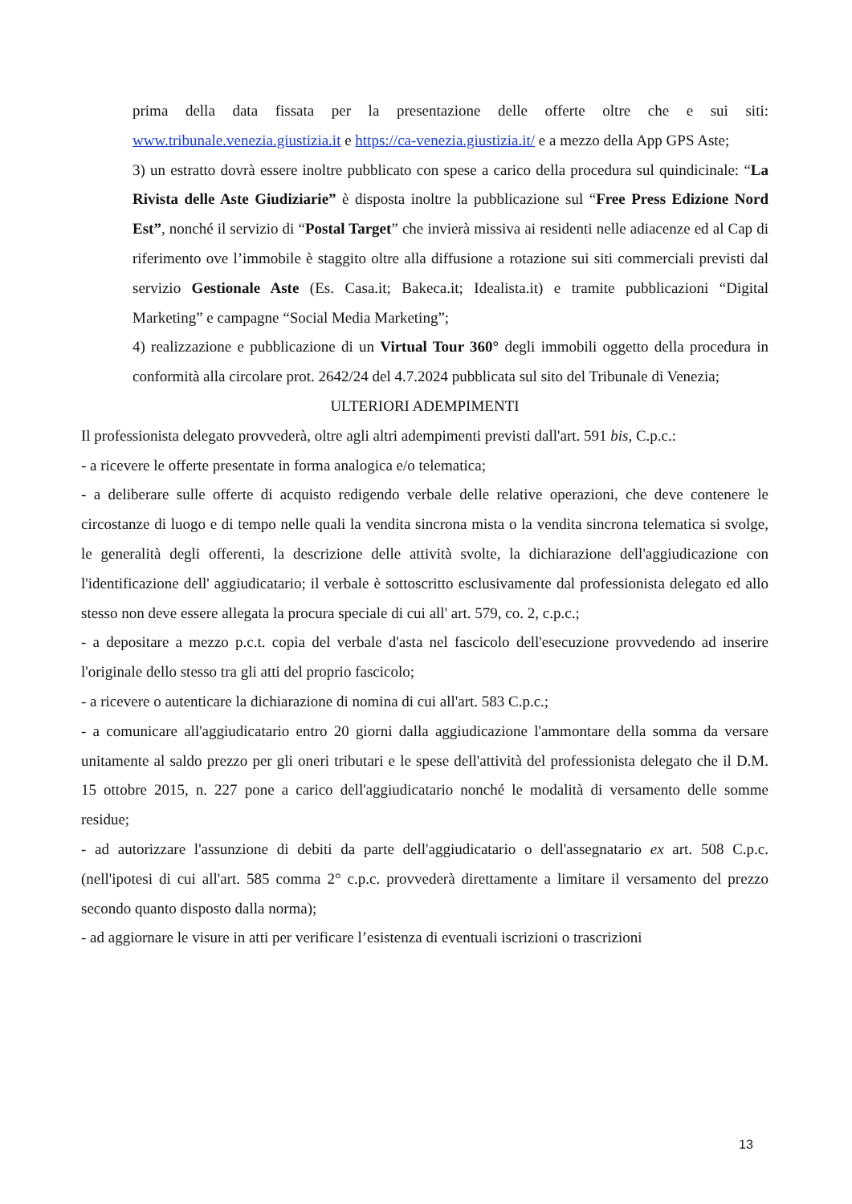prima della data fissata per la presentazione delle offerte oltre che e sui siti: www.tribunale.venezia.giustizia.it e https://ca-venezia.giustizia.it/ e a mezzo della App GPS Aste;
3) un estratto dovrà essere inoltre pubblicato con spese a carico della procedura sul quindicinale: “La Rivista delle Aste Giudiziarie” è disposta inoltre la pubblicazione sul “Free Press Edizione Nord Est”, nonché il servizio di “Postal Target” che invierà missiva ai residenti nelle adiacenze ed al Cap di riferimento ove l’immobile è staggito oltre alla diffusione a rotazione sui siti commerciali previsti dal servizio Gestionale Aste (Es. Casa.it; Bakeca.it; Idealista.it) e tramite pubblicazioni “Digital Marketing” e campagne “Social Media Marketing”;
4) realizzazione e pubblicazione di un Virtual Tour 360° degli immobili oggetto della procedura in conformità alla circolare prot. 2642/24 del 4.7.2024 pubblicata sul sito del Tribunale di Venezia;
ULTERIORI ADEMPIMENTI
Il professionista delegato provvederà, oltre agli altri adempimenti previsti dall'art. 591 bis, C.p.c.:
- a ricevere le offerte presentate in forma analogica e/o telematica;
- a deliberare sulle offerte di acquisto redigendo verbale delle relative operazioni, che deve contenere le circostanze di luogo e di tempo nelle quali la vendita sincrona mista o la vendita sincrona telematica si svolge, le generalità degli offerenti, la descrizione delle attività svolte, la dichiarazione dell'aggiudicazione con l'identificazione dell' aggiudicatario; il verbale è sottoscritto esclusivamente dal professionista delegato ed allo stesso non deve essere allegata la procura speciale di cui all' art. 579, co. 2, c.p.c.;
- a depositare a mezzo p.c.t. copia del verbale d'asta nel fascicolo dell'esecuzione provvedendo ad inserire l'originale dello stesso tra gli atti del proprio fascicolo;
- a ricevere o autenticare la dichiarazione di nomina di cui all'art. 583 C.p.c.;
- a comunicare all'aggiudicatario entro 20 giorni dalla aggiudicazione l'ammontare della somma da versare unitamente al saldo prezzo per gli oneri tributari e le spese dell'attività del professionista delegato che il D.M. 15 ottobre 2015, n. 227 pone a carico dell'aggiudicatario nonché le modalità di versamento delle somme residue;
- ad autorizzare l'assunzione di debiti da parte dell'aggiudicatario o dell'assegnatario ex art. 508 C.p.c. (nell'ipotesi di cui all'art. 585 comma 2° c.p.c. provvederà direttamente a limitare il versamento del prezzo secondo quanto disposto dalla norma);
- ad aggiornare le visure in atti per verificare l’esistenza di eventuali iscrizioni o trascrizioni
13